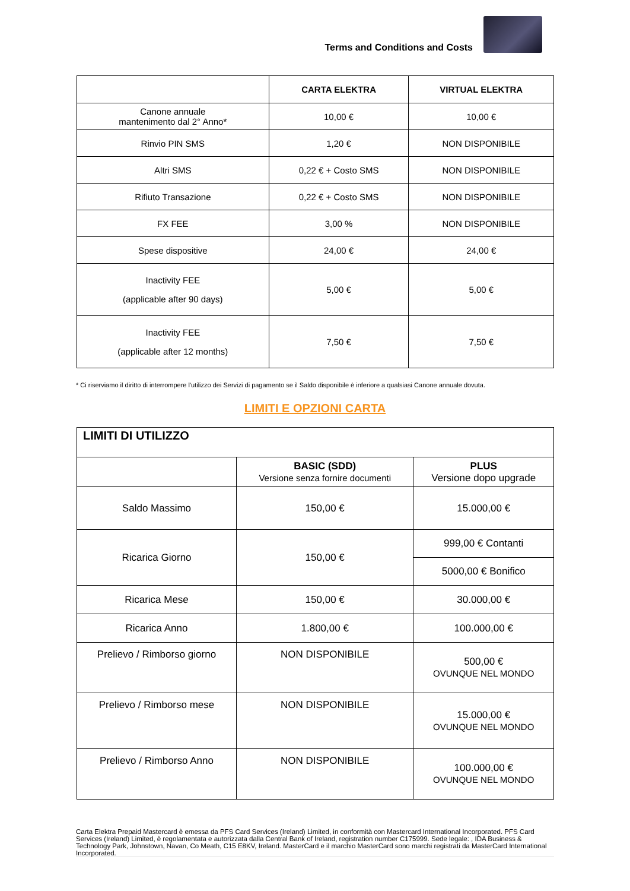Terms and Conditions and Costs
| | CARTA ELEKTRA | VIRTUAL ELEKTRA |
| --- | --- | --- |
| Canone annuale mantenimento dal 2° Anno* | 10,00 € | 10,00 € |
| Rinvio PIN SMS | 1,20 € | NON DISPONIBILE |
| Altri SMS | 0,22 € + Costo SMS | NON DISPONIBILE |
| Rifiuto Transazione | 0,22 € + Costo SMS | NON DISPONIBILE |
| FX FEE | 3,00 % | NON DISPONIBILE |
| Spese dispositive | 24,00 € | 24,00 € |
| Inactivity FEE (applicable after 90 days) | 5,00 € | 5,00 € |
| Inactivity FEE (applicable after 12 months) | 7,50 € | 7,50 € |
* Ci riserviamo il diritto di interrompere l'utilizzo dei Servizi di pagamento se il Saldo disponibile è inferiore a qualsiasi Canone annuale dovuta.
LIMITI E OPZIONI CARTA
| LIMITI DI UTILIZZO | | |
| --- | --- | --- |
| | BASIC (SDD) Versione senza fornire documenti | PLUS Versione dopo upgrade |
| Saldo Massimo | 150,00 € | 15.000,00 € |
| Ricarica Giorno | 150,00 € | 999,00 € Contanti |
| | | 5000,00 € Bonifico |
| Ricarica Mese | 150,00 € | 30.000,00 € |
| Ricarica Anno | 1.800,00 € | 100.000,00 € |
| Prelievo / Rimborso giorno | NON DISPONIBILE | 500,00 € OVUNQUE NEL MONDO |
| Prelievo / Rimborso mese | NON DISPONIBILE | 15.000,00 € OVUNQUE NEL MONDO |
| Prelievo / Rimborso Anno | NON DISPONIBILE | 100.000,00 € OVUNQUE NEL MONDO |
Carta Elektra Prepaid Mastercard è emessa da PFS Card Services (Ireland) Limited, in conformità con Mastercard International Incorporated. PFS Card Services (Ireland) Limited, è regolamentata e autorizzata dalla Central Bank of Ireland, registration number C175999. Sede legale: , IDA Business & Technology Park, Johnstown, Navan, Co Meath, C15 E8KV, Ireland. MasterCard e il marchio MasterCard sono marchi registrati da MasterCard International Incorporated.